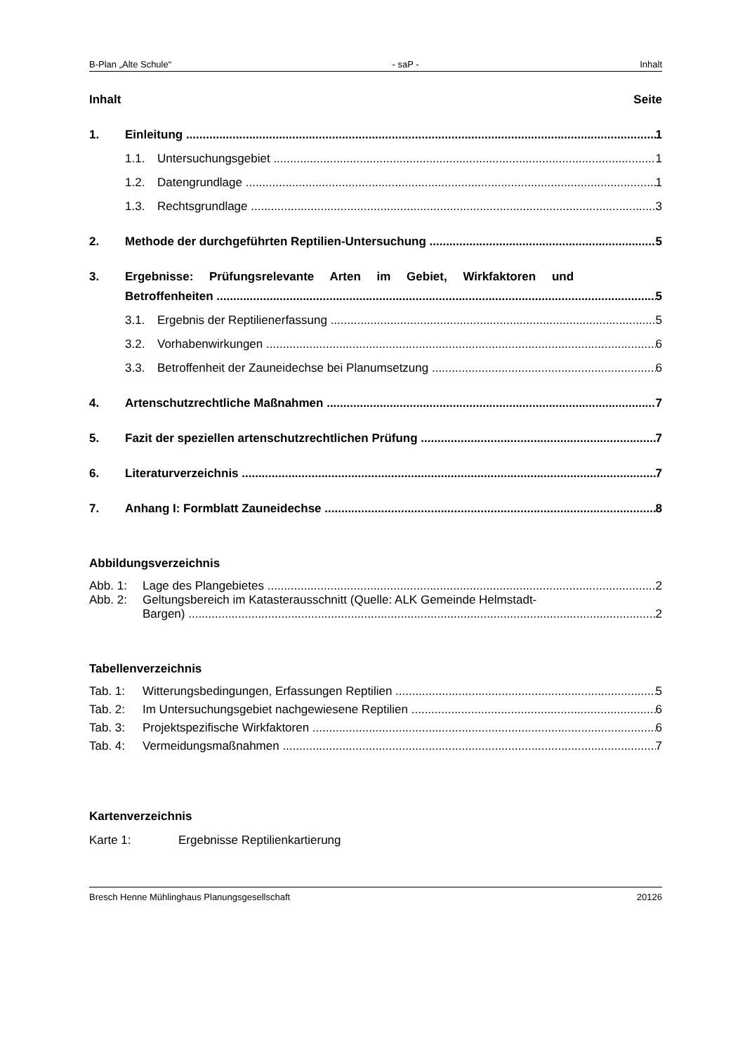B-Plan „Alte Schule“- saP - Inhalt
Inhalt Seite
1. Einleitung 1
1.1. Untersuchungsgebiet 1
1.2. Datengrundlage 1
1.3. Rechtsgrundlage 3
2. Methode der durchgeführten Reptilien-Untersuchung 5
3. Ergebnisse: Prüfungsrelevante Arten im Gebiet, Wirkfaktoren und
Betroffenheiten 5
3.1. Ergebnis der Reptilienerfassung 5
3.2. Vorhabenwirkungen 6
3.3. Betroffenheit der Zauneidechse bei Planumsetzung 6
4. Artenschutzrechtliche Maßnahmen 7
5. Fazit der speziellen artenschutzrechtlichen Prüfung 7
6. Literaturverzeichnis 7
7. Anhang I: Formblatt Zauneidechse 8
Abbildungsverzeichnis
Abb. 1: Lage des Plangebietes 2
Abb. 2: Geltungsbereich im Katasterausschnitt (Quelle: ALK Gemeinde Helmstadt-
Bargen) 2
Tabellenverzeichnis
Tab. 1: Witterungsbedingungen, Erfassungen Reptilien 5
Tab. 2: Im Untersuchungsgebiet nachgewiesene Reptilien 6
Tab. 3: Projektspezifische Wirkfaktoren 6
Tab. 4: Vermeidungsmaßnahmen 7
Kartenverzeichnis
Karte 1: Ergebnisse Reptilienkartierung
Bresch Henne Mühlinghaus Planungsgesellschaft 20126